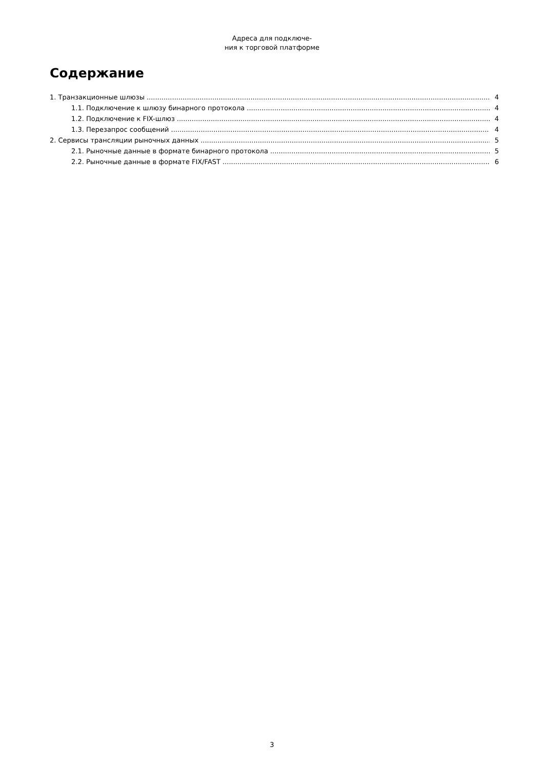Адреса для подключе-
ния к торговой платформе
Содержание
1. Транзакционные шлюзы 4
1.1. Подключение к шлюзу бинарного протокола 4
1.2. Подключение к FIX-шлюз 4
1.3. Перезапрос сообщений 4
2. Сервисы трансляции рыночных данных 5
2.1. Рыночные данные в формате бинарного протокола 5
2.2. Рыночные данные в формате FIX/FAST 6
3